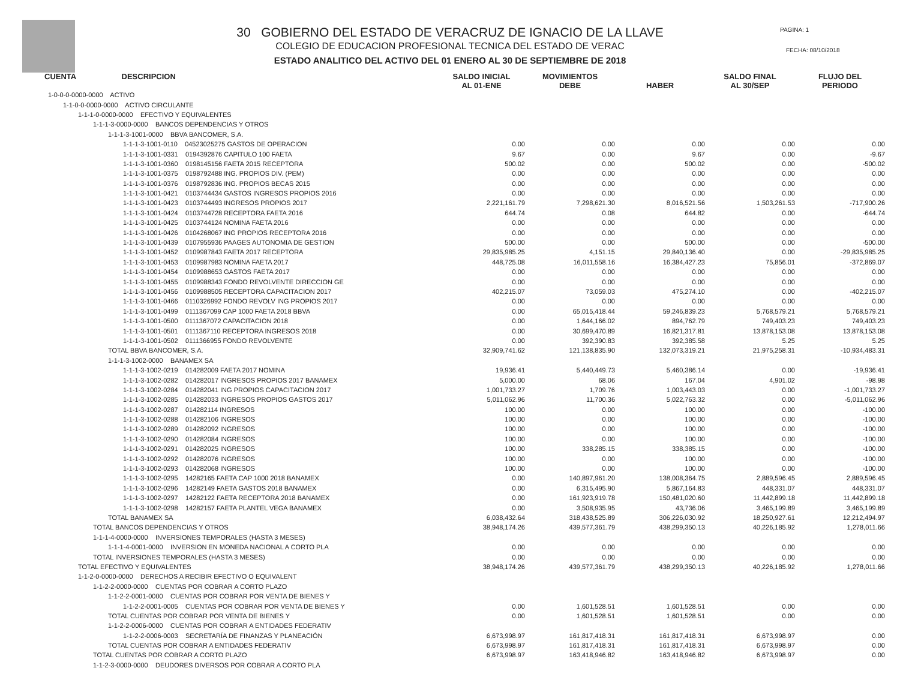30 GOBIERNO DEL ESTADO DE VERACRUZ DE IGNACIO DE LA LLAVE
COLEGIO DE EDUCACION PROFESIONAL TECNICA DEL ESTADO DE VERAC
ESTADO ANALITICO DEL ACTIVO DEL 01 ENERO AL 30 DE SEPTIEMBRE DE 2018
PAGINA: 1
FECHA: 08/10/2018
| CUENTA DESCRIPCION | SALDO INICIAL AL 01-ENE | MOVIMIENTOS DEBE | HABER | SALDO FINAL AL 30/SEP | FLUJO DEL PERIODO |
| --- | --- | --- | --- | --- | --- |
| 1-0-0-0-0000-0000 ACTIVO | | | | | |
| 1-1-0-0-0000-0000 ACTIVO CIRCULANTE | | | | | |
| 1-1-1-0-0000-0000 EFECTIVO Y EQUIVALENTES | | | | | |
| 1-1-1-3-0000-0000 BANCOS DEPENDENCIAS Y OTROS | | | | | |
| 1-1-1-3-1001-0000 BBVA BANCOMER, S.A. | | | | | |
| 1-1-1-3-1001-0110 04523025275 GASTOS DE OPERACION | 0.00 | 0.00 | 0.00 | 0.00 | 0.00 |
| 1-1-1-3-1001-0331 0194392876 CAPITULO 100 FAETA | 9.67 | 0.00 | 9.67 | 0.00 | -9.67 |
| 1-1-1-3-1001-0360 0198145156 FAETA 2015 RECEPTORA | 500.02 | 0.00 | 500.02 | 0.00 | -500.02 |
| 1-1-1-3-1001-0375 0198792488 ING. PROPIOS DIV. (PEM) | 0.00 | 0.00 | 0.00 | 0.00 | 0.00 |
| 1-1-1-3-1001-0376 0198792836 ING. PROPIOS BECAS 2015 | 0.00 | 0.00 | 0.00 | 0.00 | 0.00 |
| 1-1-1-3-1001-0421 0103744434 GASTOS INGRESOS PROPIOS 2016 | 0.00 | 0.00 | 0.00 | 0.00 | 0.00 |
| 1-1-1-3-1001-0423 0103744493 INGRESOS PROPIOS 2017 | 2,221,161.79 | 7,298,621.30 | 8,016,521.56 | 1,503,261.53 | -717,900.26 |
| 1-1-1-3-1001-0424 0103744728 RECEPTORA FAETA 2016 | 644.74 | 0.08 | 644.82 | 0.00 | -644.74 |
| 1-1-1-3-1001-0425 0103744124 NOMINA FAETA 2016 | 0.00 | 0.00 | 0.00 | 0.00 | 0.00 |
| 1-1-1-3-1001-0426 0104268067 ING PROPIOS RECEPTORA 2016 | 0.00 | 0.00 | 0.00 | 0.00 | 0.00 |
| 1-1-1-3-1001-0439 0107955936 PAAGES AUTONOMIA DE GESTION | 500.00 | 0.00 | 500.00 | 0.00 | -500.00 |
| 1-1-1-3-1001-0452 0109987843 FAETA 2017 RECEPTORA | 29,835,985.25 | 4,151.15 | 29,840,136.40 | 0.00 | -29,835,985.25 |
| 1-1-1-3-1001-0453 0109987983 NOMINA FAETA 2017 | 448,725.08 | 16,011,558.16 | 16,384,427.23 | 75,856.01 | -372,869.07 |
| 1-1-1-3-1001-0454 0109988653 GASTOS FAETA 2017 | 0.00 | 0.00 | 0.00 | 0.00 | 0.00 |
| 1-1-1-3-1001-0455 0109988343 FONDO REVOLVENTE DIRECCION GE | 0.00 | 0.00 | 0.00 | 0.00 | 0.00 |
| 1-1-1-3-1001-0456 0109988505 RECEPTORA CAPACITACION 2017 | 402,215.07 | 73,059.03 | 475,274.10 | 0.00 | -402,215.07 |
| 1-1-1-3-1001-0466 0110326992 FONDO REVOLV ING PROPIOS 2017 | 0.00 | 0.00 | 0.00 | 0.00 | 0.00 |
| 1-1-1-3-1001-0499 0111367099 CAP 1000 FAETA 2018 BBVA | 0.00 | 65,015,418.44 | 59,246,839.23 | 5,768,579.21 | 5,768,579.21 |
| 1-1-1-3-1001-0500 0111367072 CAPACITACION 2018 | 0.00 | 1,644,166.02 | 894,762.79 | 749,403.23 | 749,403.23 |
| 1-1-1-3-1001-0501 0111367110 RECEPTORA INGRESOS 2018 | 0.00 | 30,699,470.89 | 16,821,317.81 | 13,878,153.08 | 13,878,153.08 |
| 1-1-1-3-1001-0502 0111366955 FONDO REVOLVENTE | 0.00 | 392,390.83 | 392,385.58 | 5.25 | 5.25 |
| TOTAL BBVA BANCOMER, S.A. | 32,909,741.62 | 121,138,835.90 | 132,073,319.21 | 21,975,258.31 | -10,934,483.31 |
| 1-1-1-3-1002-0000 BANAMEX SA | | | | | |
| 1-1-1-3-1002-0219 014282009 FAETA 2017 NOMINA | 19,936.41 | 5,440,449.73 | 5,460,386.14 | 0.00 | -19,936.41 |
| 1-1-1-3-1002-0282 014282017 INGRESOS PROPIOS 2017 BANAMEX | 5,000.00 | 68.06 | 167.04 | 4,901.02 | -98.98 |
| 1-1-1-3-1002-0284 014282041 ING PROPIOS CAPACITACION 2017 | 1,001,733.27 | 1,709.76 | 1,003,443.03 | 0.00 | -1,001,733.27 |
| 1-1-1-3-1002-0285 014282033 INGRESOS PROPIOS GASTOS 2017 | 5,011,062.96 | 11,700.36 | 5,022,763.32 | 0.00 | -5,011,062.96 |
| 1-1-1-3-1002-0287 014282114 INGRESOS | 100.00 | 0.00 | 100.00 | 0.00 | -100.00 |
| 1-1-1-3-1002-0288 014282106 INGRESOS | 100.00 | 0.00 | 100.00 | 0.00 | -100.00 |
| 1-1-1-3-1002-0289 014282092 INGRESOS | 100.00 | 0.00 | 100.00 | 0.00 | -100.00 |
| 1-1-1-3-1002-0290 014282084 INGRESOS | 100.00 | 0.00 | 100.00 | 0.00 | -100.00 |
| 1-1-1-3-1002-0291 014282025 INGRESOS | 100.00 | 338,285.15 | 338,385.15 | 0.00 | -100.00 |
| 1-1-1-3-1002-0292 014282076 INGRESOS | 100.00 | 0.00 | 100.00 | 0.00 | -100.00 |
| 1-1-1-3-1002-0293 014282068 INGRESOS | 100.00 | 0.00 | 100.00 | 0.00 | -100.00 |
| 1-1-1-3-1002-0295 14282165 FAETA CAP 1000 2018 BANAMEX | 0.00 | 140,897,961.20 | 138,008,364.75 | 2,889,596.45 | 2,889,596.45 |
| 1-1-1-3-1002-0296 14282149 FAETA GASTOS 2018 BANAMEX | 0.00 | 6,315,495.90 | 5,867,164.83 | 448,331.07 | 448,331.07 |
| 1-1-1-3-1002-0297 14282122 FAETA RECEPTORA 2018 BANAMEX | 0.00 | 161,923,919.78 | 150,481,020.60 | 11,442,899.18 | 11,442,899.18 |
| 1-1-1-3-1002-0298 14282157 FAETA PLANTEL VEGA BANAMEX | 0.00 | 3,508,935.95 | 43,736.06 | 3,465,199.89 | 3,465,199.89 |
| TOTAL BANAMEX SA | 6,038,432.64 | 318,438,525.89 | 306,226,030.92 | 18,250,927.61 | 12,212,494.97 |
| TOTAL BANCOS DEPENDENCIAS Y OTROS | 38,948,174.26 | 439,577,361.79 | 438,299,350.13 | 40,226,185.92 | 1,278,011.66 |
| 1-1-1-4-0000-0000 INVERSIONES TEMPORALES (HASTA 3 MESES) | | | | | |
| 1-1-1-4-0001-0000 INVERSION EN MONEDA NACIONAL A CORTO PLA | 0.00 | 0.00 | 0.00 | 0.00 | 0.00 |
| TOTAL INVERSIONES TEMPORALES (HASTA 3 MESES) | 0.00 | 0.00 | 0.00 | 0.00 | 0.00 |
| TOTAL EFECTIVO Y EQUIVALENTES | 38,948,174.26 | 439,577,361.79 | 438,299,350.13 | 40,226,185.92 | 1,278,011.66 |
| 1-1-2-0-0000-0000 DERECHOS A RECIBIR EFECTIVO O EQUIVALENT | | | | | |
| 1-1-2-2-0000-0000 CUENTAS POR COBRAR A CORTO PLAZO | | | | | |
| 1-1-2-2-0001-0000 CUENTAS POR COBRAR POR VENTA DE BIENES Y | | | | | |
| 1-1-2-2-0001-0005 CUENTAS POR COBRAR POR VENTA DE BIENES Y | 0.00 | 1,601,528.51 | 1,601,528.51 | 0.00 | 0.00 |
| TOTAL CUENTAS POR COBRAR POR VENTA DE BIENES Y | 0.00 | 1,601,528.51 | 1,601,528.51 | 0.00 | 0.00 |
| 1-1-2-2-0006-0000 CUENTAS POR COBRAR A ENTIDADES FEDERATIV | | | | | |
| 1-1-2-2-0006-0003 SECRETARÍA DE FINANZAS Y PLANEACIÓN | 6,673,998.97 | 161,817,418.31 | 161,817,418.31 | 6,673,998.97 | 0.00 |
| TOTAL CUENTAS POR COBRAR A ENTIDADES FEDERATIV | 6,673,998.97 | 161,817,418.31 | 161,817,418.31 | 6,673,998.97 | 0.00 |
| TOTAL CUENTAS POR COBRAR A CORTO PLAZO | 6,673,998.97 | 163,418,946.82 | 163,418,946.82 | 6,673,998.97 | 0.00 |
| 1-1-2-3-0000-0000 DEUDORES DIVERSOS POR COBRAR A CORTO PLA | | | | | |